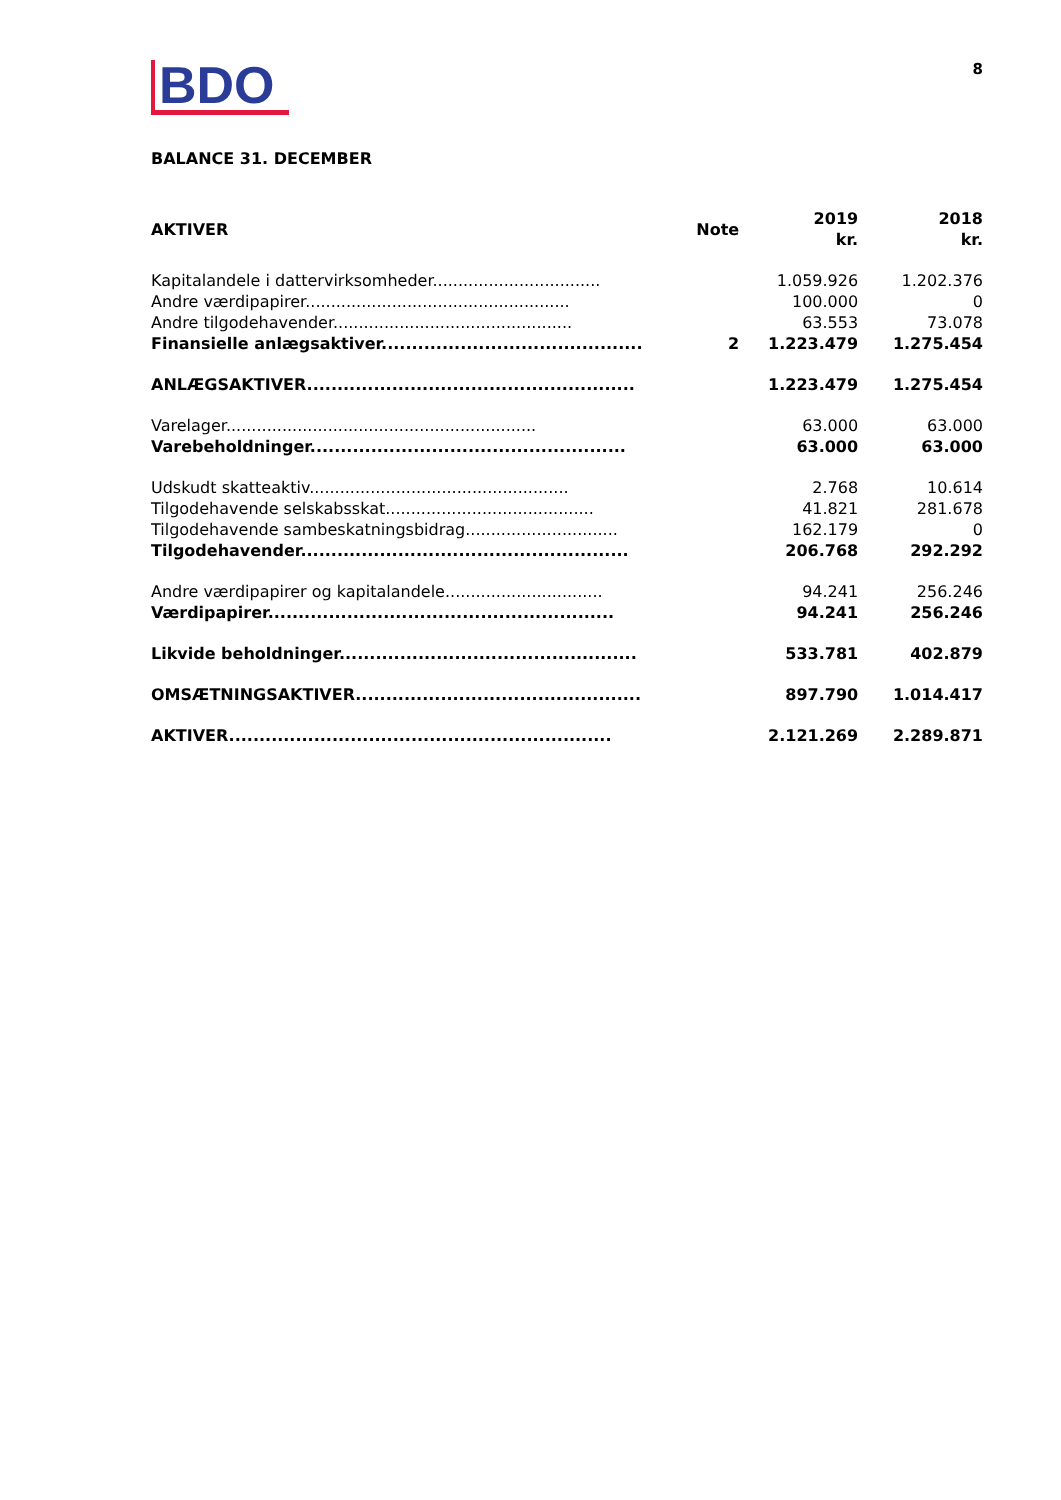BDO
8
BALANCE 31. DECEMBER
| AKTIVER | Note | 2019 kr. | 2018 kr. |
| --- | --- | --- | --- |
| Kapitalandele i dattervirksomheder................................. | | 1.059.926 | 1.202.376 |
| Andre værdipapirer.................................................... | | 100.000 | 0 |
| Andre tilgodehavender............................................... | | 63.553 | 73.078 |
| Finansielle anlægsaktiver........................................... | 2 | 1.223.479 | 1.275.454 |
| ANLÆGSAKTIVER...................................................... | | 1.223.479 | 1.275.454 |
| Varelager............................................................. | | 63.000 | 63.000 |
| Varebeholdninger.................................................... | | 63.000 | 63.000 |
| Udskudt skatteaktiv................................................... | | 2.768 | 10.614 |
| Tilgodehavende selskabsskat......................................... | | 41.821 | 281.678 |
| Tilgodehavende sambeskatningsbidrag.............................. | | 162.179 | 0 |
| Tilgodehavender...................................................... | | 206.768 | 292.292 |
| Andre værdipapirer og kapitalandele............................... | | 94.241 | 256.246 |
| Værdipapirer......................................................... | | 94.241 | 256.246 |
| Likvide beholdninger................................................. | | 533.781 | 402.879 |
| OMSÆTNINGSAKTIVER............................................... | | 897.790 | 1.014.417 |
| AKTIVER............................................................... | | 2.121.269 | 2.289.871 |